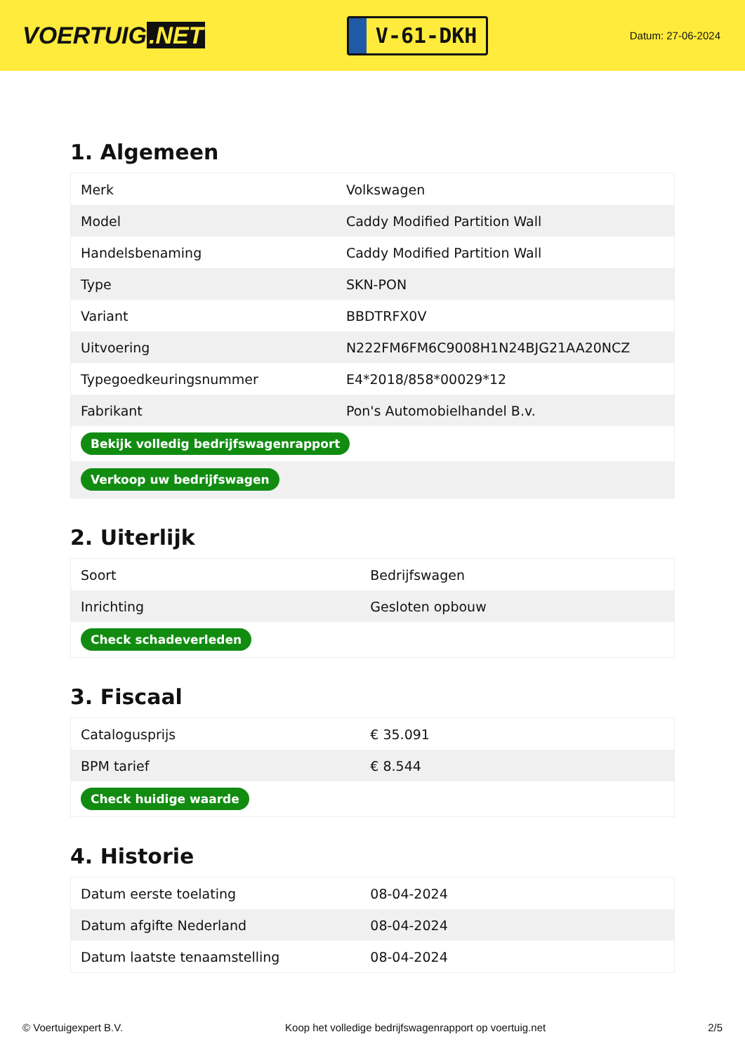VOERTUIG.NET
V-61-DKH
Datum: 27-06-2024
1. Algemeen
| Merk | Volkswagen |
| Model | Caddy Modified Partition Wall |
| Handelsbenaming | Caddy Modified Partition Wall |
| Type | SKN-PON |
| Variant | BBDTRFX0V |
| Uitvoering | N222FM6FM6C9008H1N24BJG21AA20NCZ |
| Typegoedkeuringsnummer | E4*2018/858*00029*12 |
| Fabrikant | Pon's Automobielhandel B.v. |
| Bekijk volledig bedrijfswagenrapport | |
| Verkoop uw bedrijfswagen | |
2. Uiterlijk
| Soort | Bedrijfswagen |
| Inrichting | Gesloten opbouw |
| Check schadeverleden | |
3. Fiscaal
| Catalogusprijs | € 35.091 |
| BPM tarief | € 8.544 |
| Check huidige waarde | |
4. Historie
| Datum eerste toelating | 08-04-2024 |
| Datum afgifte Nederland | 08-04-2024 |
| Datum laatste tenaamstelling | 08-04-2024 |
© Voertuigexpert B.V. Koop het volledige bedrijfswagenrapport op voertuig.net 2/5